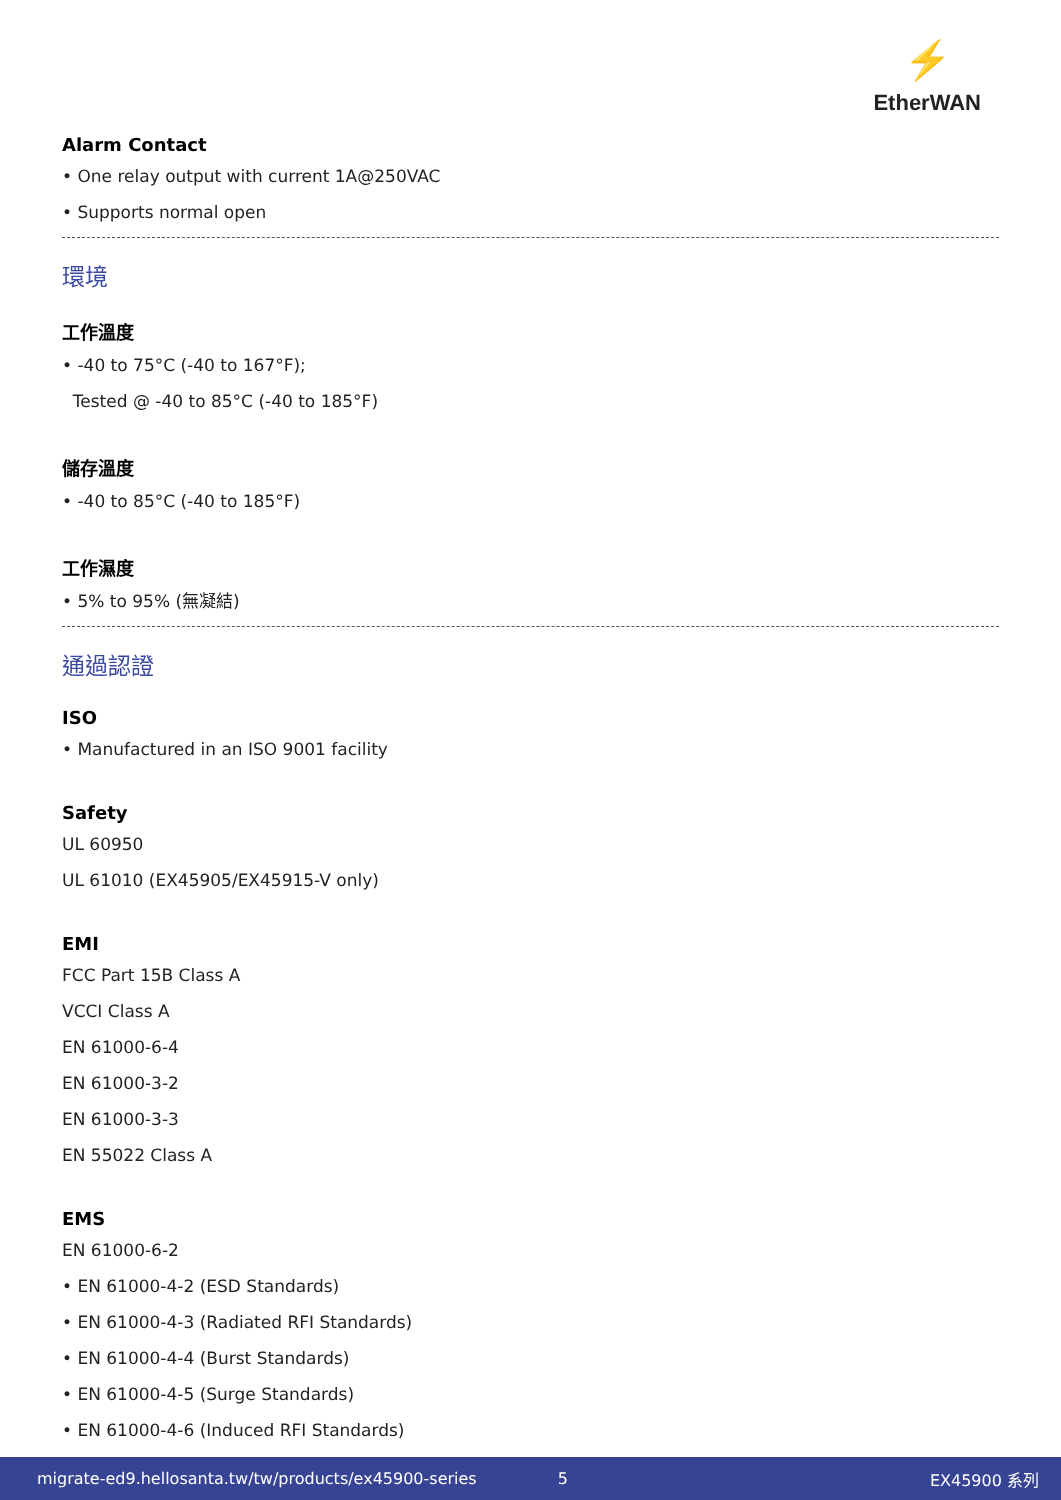⚡
EtherWAN
Alarm Contact
• One relay output with current 1A@250VAC
• Supports normal open
環境
工作溫度
• -40 to 75°C (-40 to 167°F);
Tested @ -40 to 85°C (-40 to 185°F)
儲存溫度
• -40 to 85°C (-40 to 185°F)
工作濕度
• 5% to 95% (無凝結)
通過認證
ISO
• Manufactured in an ISO 9001 facility
Safety
UL 60950
UL 61010 (EX45905/EX45915-V only)
EMI
FCC Part 15B Class A
VCCI Class A
EN 61000-6-4
EN 61000-3-2
EN 61000-3-3
EN 55022 Class A
EMS
EN 61000-6-2
• EN 61000-4-2 (ESD Standards)
• EN 61000-4-3 (Radiated RFI Standards)
• EN 61000-4-4 (Burst Standards)
• EN 61000-4-5 (Surge Standards)
• EN 61000-4-6 (Induced RFI Standards)
migrate-ed9.hellosanta.tw/tw/products/ex45900-series 5 EX45900 系列